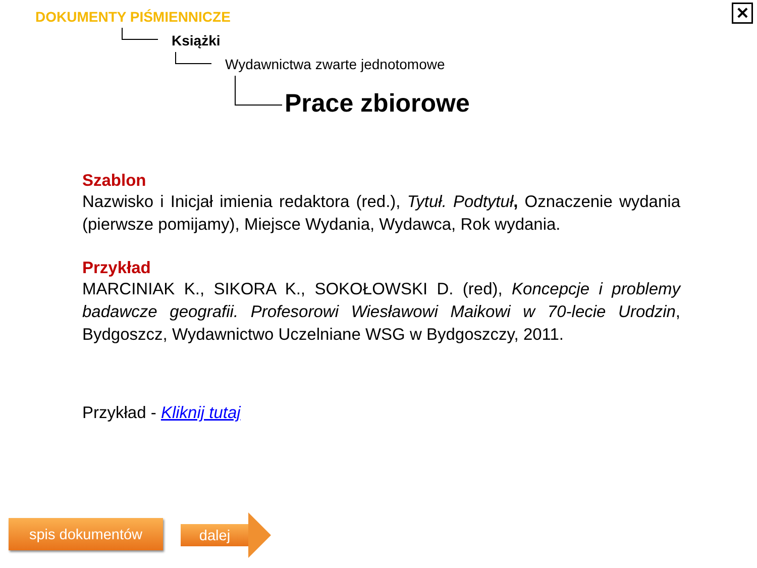DOKUMENTY PIŚMIENNICZE
Książki
Wydawnictwa zwarte jednotomowe
Prace zbiorowe
✕
Szablon
Nazwisko i Inicjał imienia redaktora (red.), Tytuł. Podtytuł, Oznaczenie wydania (pierwsze pomijamy), Miejsce Wydania, Wydawca, Rok wydania.
Przykład
MARCINIAK K., SIKORA K., SOKOŁOWSKI D. (red), Koncepcje i problemy badawcze geografii. Profesorowi Wiesławowi Maikowi w 70-lecie Urodzin, Bydgoszcz, Wydawnictwo Uczelniane WSG w Bydgoszczy, 2011.
Przykład - Kliknij tutaj
spis dokumentów dalej